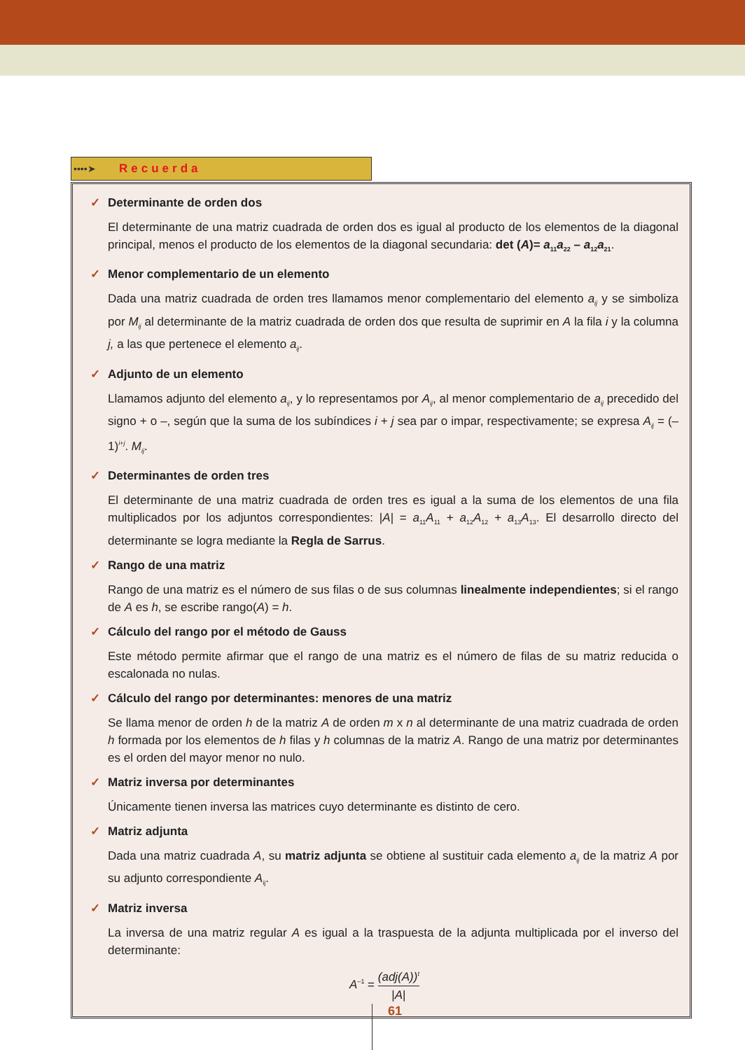••••➤ Recuerda
✓ Determinante de orden dos
El determinante de una matriz cuadrada de orden dos es igual al producto de los elementos de la diagonal principal, menos el producto de los elementos de la diagonal secundaria: det (A)= a<sub>11</sub>a<sub>22</sub> – a<sub>12</sub>a<sub>21</sub>.
✓ Menor complementario de un elemento
Dada una matriz cuadrada de orden tres llamamos menor complementario del elemento a<sub>ij</sub> y se simboliza por M<sub>ij</sub> al determinante de la matriz cuadrada de orden dos que resulta de suprimir en A la fila i y la columna j, a las que pertenece el elemento a<sub>ij</sub>.
✓ Adjunto de un elemento
Llamamos adjunto del elemento a<sub>ij</sub>, y lo representamos por A<sub>ij</sub>, al menor complementario de a<sub>ij</sub> precedido del signo + o –, según que la suma de los subíndices i + j sea par o impar, respectivamente; se expresa A<sub>ij</sub> = (–1)<sup>i+j</sup>. M<sub>ij</sub>.
✓ Determinantes de orden tres
El determinante de una matriz cuadrada de orden tres es igual a la suma de los elementos de una fila multiplicados por los adjuntos correspondientes: |A| = a<sub>11</sub>A<sub>11</sub> + a<sub>12</sub>A<sub>12</sub> + a<sub>13</sub>A<sub>13</sub>. El desarrollo directo del determinante se logra mediante la Regla de Sarrus.
✓ Rango de una matriz
Rango de una matriz es el número de sus filas o de sus columnas linealmente independientes; si el rango de A es h, se escribe rango(A) = h.
✓ Cálculo del rango por el método de Gauss
Este método permite afirmar que el rango de una matriz es el número de filas de su matriz reducida o escalonada no nulas.
✓ Cálculo del rango por determinantes: menores de una matriz
Se llama menor de orden h de la matriz A de orden m x n al determinante de una matriz cuadrada de orden h formada por los elementos de h filas y h columnas de la matriz A. Rango de una matriz por determinantes es el orden del mayor menor no nulo.
✓ Matriz inversa por determinantes
Únicamente tienen inversa las matrices cuyo determinante es distinto de cero.
✓ Matriz adjunta
Dada una matriz cuadrada A, su matriz adjunta se obtiene al sustituir cada elemento a<sub>ij</sub> de la matriz A por su adjunto correspondiente A<sub>ij</sub>.
✓ Matriz inversa
La inversa de una matriz regular A es igual a la traspuesta de la adjunta multiplicada por el inverso del determinante:
A<sup>–1</sup> = (adj(A))<sup>t</sup> |A|
61